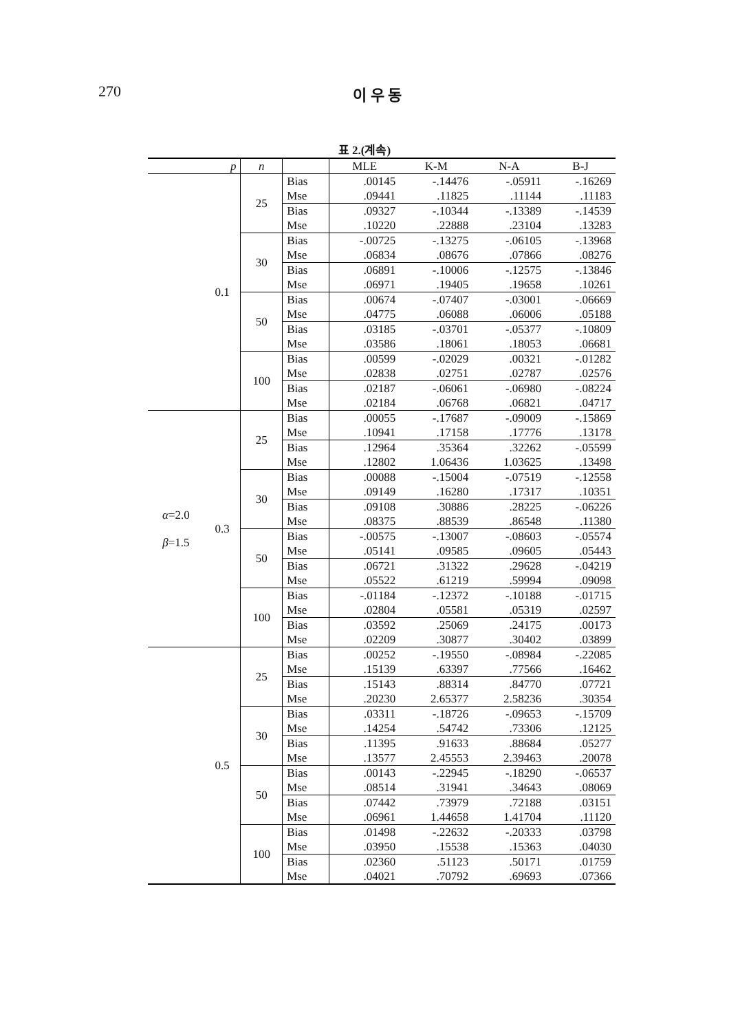270 이 우 동
표 2.(계속)
| | p | n | | MLE | K-M | N-A | B-J |
| --- | --- | --- | --- | --- | --- | --- | --- |
| | 0.1 | 25 | Bias | .00145 | -.14476 | -.05911 | -.16269 |
| | | | Mse | .09441 | .11825 | .11144 | .11183 |
| | | | Bias | .09327 | -.10344 | -.13389 | -.14539 |
| | | | Mse | .10220 | .22888 | .23104 | .13283 |
| | | 30 | Bias | -.00725 | -.13275 | -.06105 | -.13968 |
| | | | Mse | .06834 | .08676 | .07866 | .08276 |
| | | | Bias | .06891 | -.10006 | -.12575 | -.13846 |
| | | | Mse | .06971 | .19405 | .19658 | .10261 |
| | | 50 | Bias | .00674 | -.07407 | -.03001 | -.06669 |
| | | | Mse | .04775 | .06088 | .06006 | .05188 |
| | | | Bias | .03185 | -.03701 | -.05377 | -.10809 |
| | | | Mse | .03586 | .18061 | .18053 | .06681 |
| | | 100 | Bias | .00599 | -.02029 | .00321 | -.01282 |
| | | | Mse | .02838 | .02751 | .02787 | .02576 |
| | | | Bias | .02187 | -.06061 | -.06980 | -.08224 |
| | | | Mse | .02184 | .06768 | .06821 | .04717 |
| α =2.0 β =1.5 | 0.3 | 25 | Bias | .00055 | -.17687 | -.09009 | -.15869 |
| | | | Mse | .10941 | .17158 | .17776 | .13178 |
| | | | Bias | .12964 | .35364 | .32262 | -.05599 |
| | | | Mse | .12802 | 1.06436 | 1.03625 | .13498 |
| | | 30 | Bias | .00088 | -.15004 | -.07519 | -.12558 |
| | | | Mse | .09149 | .16280 | .17317 | .10351 |
| | | | Bias | .09108 | .30886 | .28225 | -.06226 |
| | | | Mse | .08375 | .88539 | .86548 | .11380 |
| | | 50 | Bias | -.00575 | -.13007 | -.08603 | -.05574 |
| | | | Mse | .05141 | .09585 | .09605 | .05443 |
| | | | Bias | .06721 | .31322 | .29628 | -.04219 |
| | | | Mse | .05522 | .61219 | .59994 | .09098 |
| | | 100 | Bias | -.01184 | -.12372 | -.10188 | -.01715 |
| | | | Mse | .02804 | .05581 | .05319 | .02597 |
| | | | Bias | .03592 | .25069 | .24175 | .00173 |
| | | | Mse | .02209 | .30877 | .30402 | .03899 |
| | 0.5 | 25 | Bias | .00252 | -.19550 | -.08984 | -.22085 |
| | | | Mse | .15139 | .63397 | .77566 | .16462 |
| | | | Bias | .15143 | .88314 | .84770 | .07721 |
| | | | Mse | .20230 | 2.65377 | 2.58236 | .30354 |
| | | 30 | Bias | .03311 | -.18726 | -.09653 | -.15709 |
| | | | Mse | .14254 | .54742 | .73306 | .12125 |
| | | | Bias | .11395 | .91633 | .88684 | .05277 |
| | | | Mse | .13577 | 2.45553 | 2.39463 | .20078 |
| | | 50 | Bias | .00143 | -.22945 | -.18290 | -.06537 |
| | | | Mse | .08514 | .31941 | .34643 | .08069 |
| | | | Bias | .07442 | .73979 | .72188 | .03151 |
| | | | Mse | .06961 | 1.44658 | 1.41704 | .11120 |
| | | 100 | Bias | .01498 | -.22632 | -.20333 | .03798 |
| | | | Mse | .03950 | .15538 | .15363 | .04030 |
| | | | Bias | .02360 | .51123 | .50171 | .01759 |
| | | | Mse | .04021 | .70792 | .69693 | .07366 |